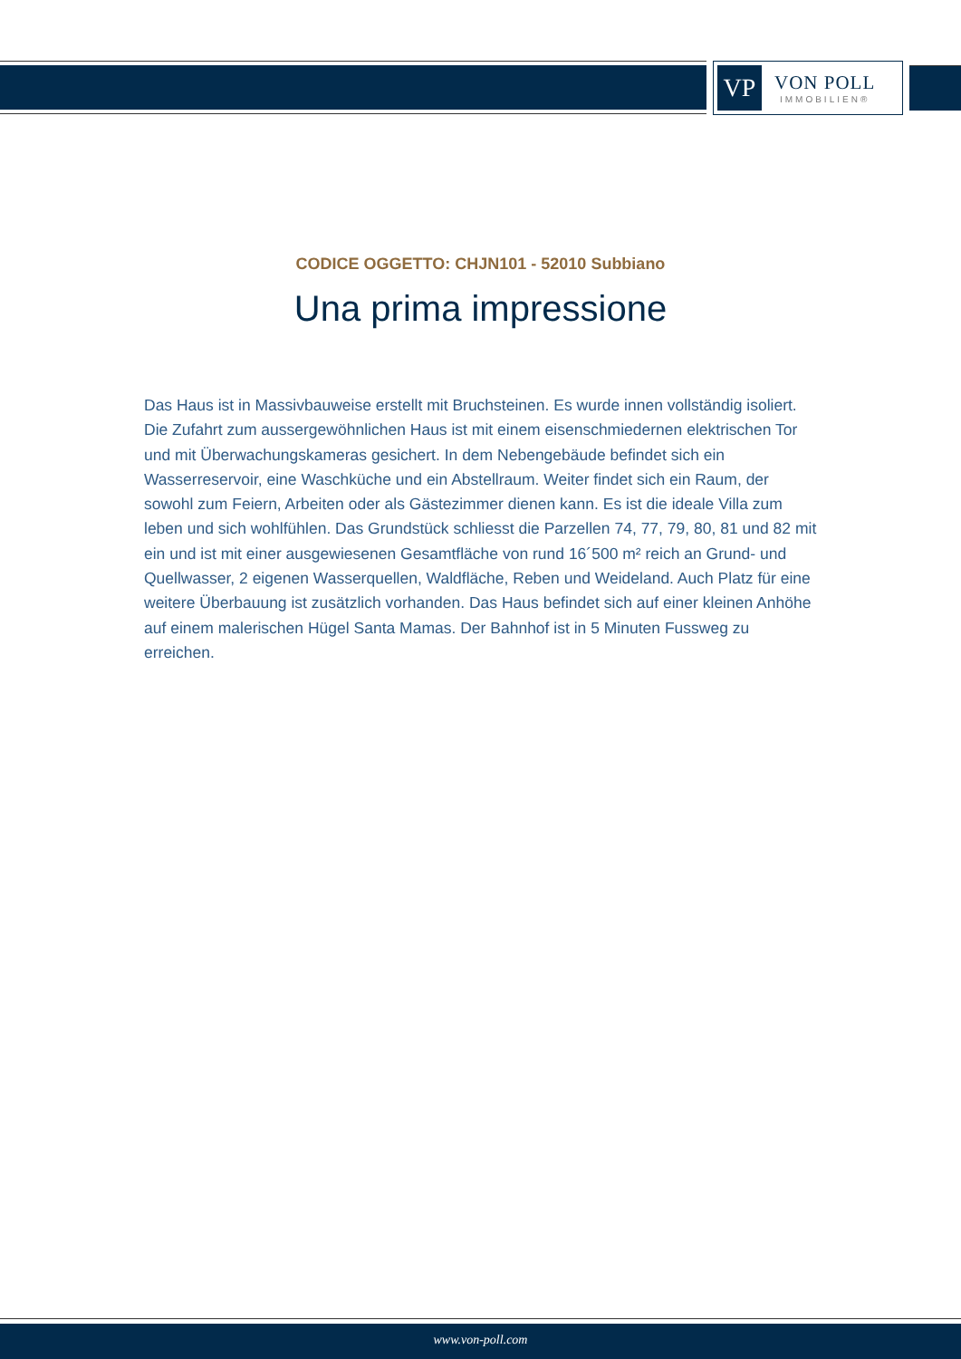VP
VON POLL
IMMOBILIEN®
CODICE OGGETTO: CHJN101 - 52010 Subbiano
Una prima impressione
Das Haus ist in Massivbauweise erstellt mit Bruchsteinen. Es wurde innen vollständig isoliert. Die Zufahrt zum aussergewöhnlichen Haus ist mit einem eisenschmiedernen elektrischen Tor und mit Überwachungskameras gesichert. In dem Nebengebäude befindet sich ein Wasserreservoir, eine Waschküche und ein Abstellraum. Weiter findet sich ein Raum, der sowohl zum Feiern, Arbeiten oder als Gästezimmer dienen kann. Es ist die ideale Villa zum leben und sich wohlfühlen. Das Grundstück schliesst die Parzellen 74, 77, 79, 80, 81 und 82 mit ein und ist mit einer ausgewiesenen Gesamtfläche von rund 16´500 m² reich an Grund- und Quellwasser, 2 eigenen Wasserquellen, Waldfläche, Reben und Weideland. Auch Platz für eine weitere Überbauung ist zusätzlich vorhanden. Das Haus befindet sich auf einer kleinen Anhöhe auf einem malerischen Hügel Santa Mamas. Der Bahnhof ist in 5 Minuten Fussweg zu erreichen.
www.von-poll.com